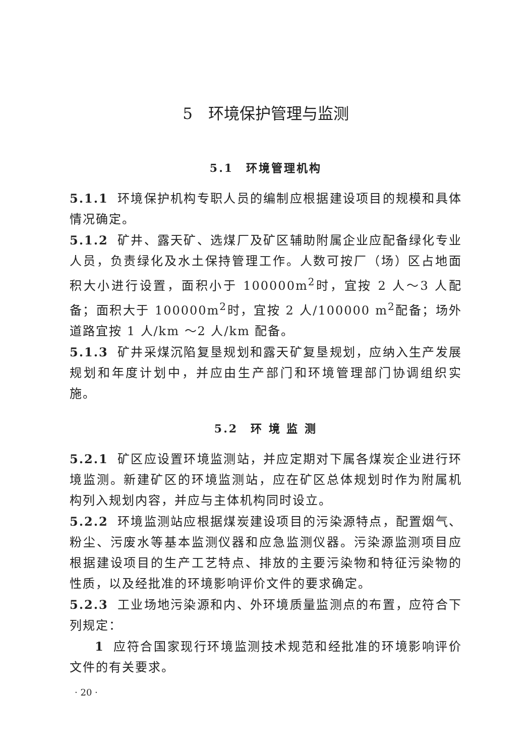5　环境保护管理与监测
5.1　环境管理机构
5.1.1 环境保护机构专职人员的编制应根据建设项目的规模和具体情况确定。
5.1.2 矿井、露天矿、选煤厂及矿区辅助附属企业应配备绿化专业人员，负责绿化及水土保持管理工作。人数可按厂（场）区占地面积大小进行设置，面积小于 100000m<sup>2</sup>时，宜按 2 人～3 人配备；面积大于 100000m<sup>2</sup>时，宜按 2 人/100000 m<sup>2</sup>配备；场外道路宜按 1 人/km ～2 人/km 配备。
5.1.3 矿井采煤沉陷复垦规划和露天矿复垦规划，应纳入生产发展规划和年度计划中，并应由生产部门和环境管理部门协调组织实施。
5.2　环 境 监 测
5.2.1 矿区应设置环境监测站，并应定期对下属各煤炭企业进行环境监测。新建矿区的环境监测站，应在矿区总体规划时作为附属机构列入规划内容，并应与主体机构同时设立。
5.2.2 环境监测站应根据煤炭建设项目的污染源特点，配置烟气、粉尘、污废水等基本监测仪器和应急监测仪器。污染源监测项目应根据建设项目的生产工艺特点、排放的主要污染物和特征污染物的性质，以及经批准的环境影响评价文件的要求确定。
5.2.3 工业场地污染源和内、外环境质量监测点的布置，应符合下列规定：
1 应符合国家现行环境监测技术规范和经批准的环境影响评价文件的有关要求。
· 20 ·